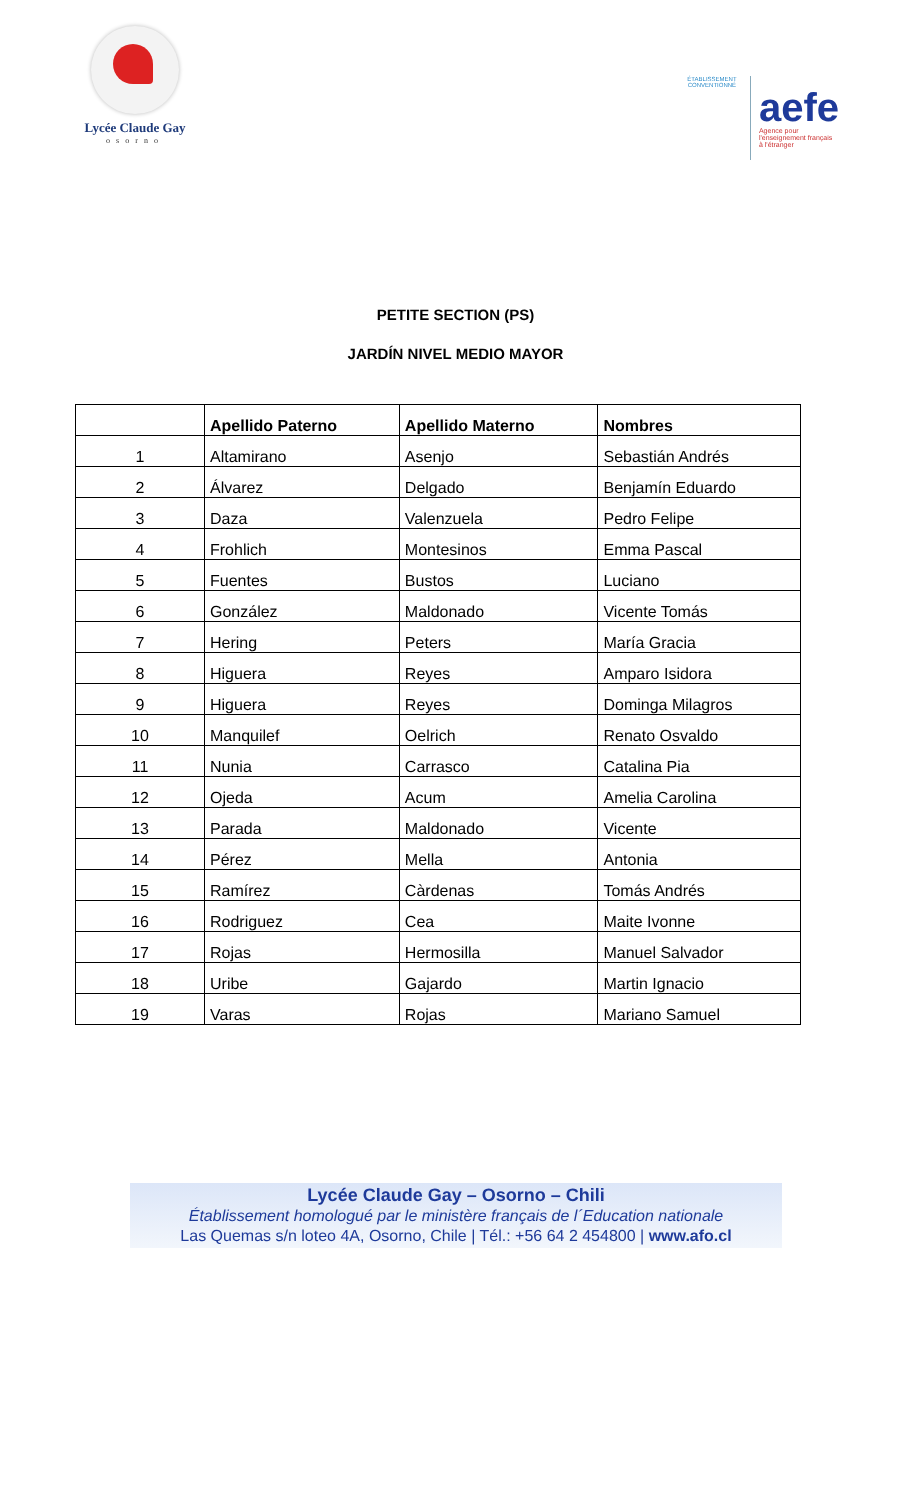Lycée Claude Gay
osorno
ÉTABLISSEMENT CONVENTIONNÉ
aefe
Agence pour
l'enseignement français
à l'étranger
PETITE SECTION (PS)
JARDÍN NIVEL MEDIO MAYOR
| | Apellido Paterno | Apellido Materno | Nombres |
| --- | --- | --- | --- |
| 1 | Altamirano | Asenjo | Sebastián Andrés |
| 2 | Álvarez | Delgado | Benjamín Eduardo |
| 3 | Daza | Valenzuela | Pedro Felipe |
| 4 | Frohlich | Montesinos | Emma Pascal |
| 5 | Fuentes | Bustos | Luciano |
| 6 | González | Maldonado | Vicente Tomás |
| 7 | Hering | Peters | María Gracia |
| 8 | Higuera | Reyes | Amparo Isidora |
| 9 | Higuera | Reyes | Dominga Milagros |
| 10 | Manquilef | Oelrich | Renato Osvaldo |
| 11 | Nunia | Carrasco | Catalina Pia |
| 12 | Ojeda | Acum | Amelia Carolina |
| 13 | Parada | Maldonado | Vicente |
| 14 | Pérez | Mella | Antonia |
| 15 | Ramírez | Càrdenas | Tomás Andrés |
| 16 | Rodriguez | Cea | Maite Ivonne |
| 17 | Rojas | Hermosilla | Manuel Salvador |
| 18 | Uribe | Gajardo | Martin Ignacio |
| 19 | Varas | Rojas | Mariano Samuel |
Lycée Claude Gay – Osorno – Chili
Établissement homologué par le ministère français de l´Education nationale
Las Quemas s/n loteo 4A, Osorno, Chile | Tél.: +56 64 2 454800 | www.afo.cl